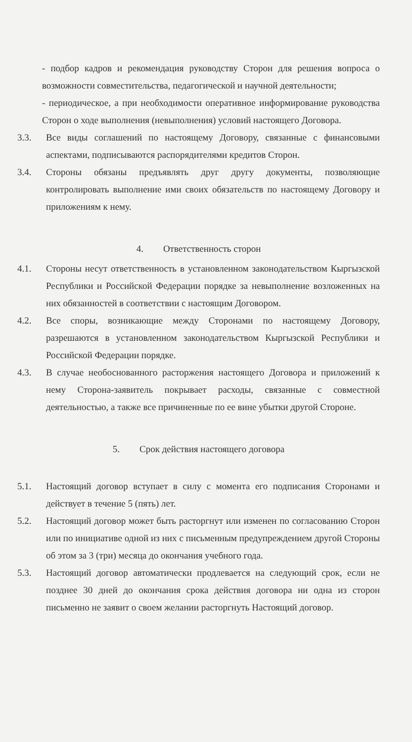- подбор кадров и рекомендация руководству Сторон для решения вопроса о возможности совместительства, педагогической и научной деятельности;
- периодическое, а при необходимости оперативное информирование руководства Сторон о ходе выполнения (невыполнения) условий настоящего Договора.
3.3. Все виды соглашений по настоящему Договору, связанные с финансовыми аспектами, подписываются распорядителями кредитов Сторон.
3.4. Стороны обязаны предъявлять друг другу документы, позволяющие контролировать выполнение ими своих обязательств по настоящему Договору и приложениям к нему.
4. Ответственность сторон
4.1. Стороны несут ответственность в установленном законодательством Кыргызской Республики и Российской Федерации порядке за невыполнение возложенных на них обязанностей в соответствии с настоящим Договором.
4.2. Все споры, возникающие между Сторонами по настоящему Договору, разрешаются в установленном законодательством Кыргызской Республики и Российской Федерации порядке.
4.3. В случае необоснованного расторжения настоящего Договора и приложений к нему Сторона-заявитель покрывает расходы, связанные с совместной деятельностью, а также все причиненные по ее вине убытки другой Стороне.
5. Срок действия настоящего договора
5.1. Настоящий договор вступает в силу с момента его подписания Сторонами и действует в течение 5 (пять) лет.
5.2. Настоящий договор может быть расторгнут или изменен по согласованию Сторон или по инициативе одной из них с письменным предупреждением другой Стороны об этом за 3 (три) месяца до окончания учебного года.
5.3. Настоящий договор автоматически продлевается на следующий срок, если не позднее 30 дней до окончания срока действия договора ни одна из сторон письменно не заявит о своем желании расторгнуть Настоящий договор.